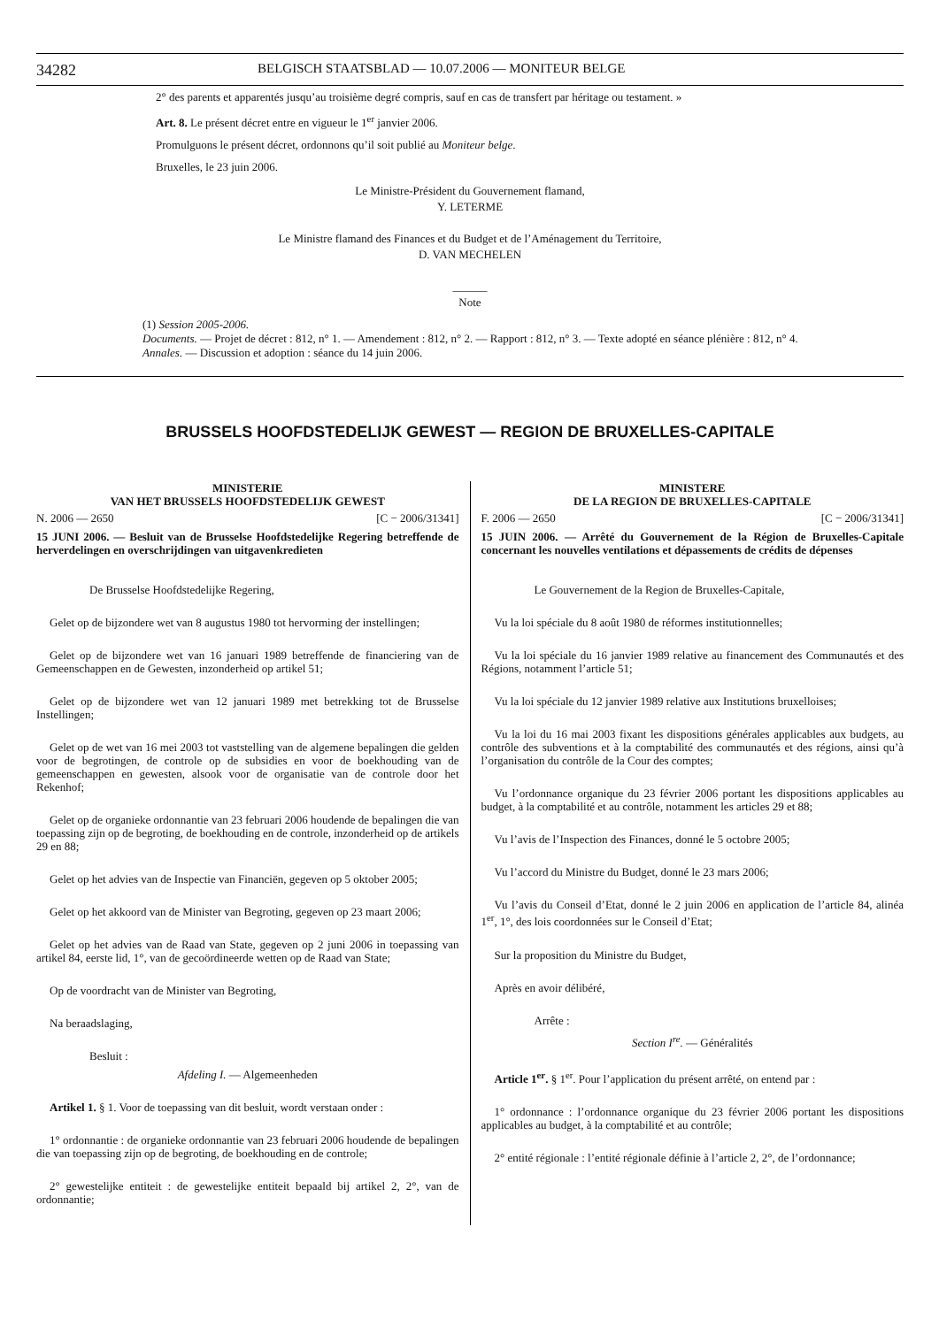34282 BELGISCH STAATSBLAD — 10.07.2006 — MONITEUR BELGE
2° des parents et apparentés jusqu’au troisième degré compris, sauf en cas de transfert par héritage ou testament. »
Art. 8. Le présent décret entre en vigueur le 1<sup>er</sup> janvier 2006.
Promulguons le présent décret, ordonnons qu’il soit publié au Moniteur belge.
Bruxelles, le 23 juin 2006.
Le Ministre-Président du Gouvernement flamand,
Y. LETERME
Le Ministre flamand des Finances et du Budget et de l’Aménagement du Territoire,
D. VAN MECHELEN
______
Note
(1) Session 2005-2006.
Documents. — Projet de décret : 812, n° 1. — Amendement : 812, n° 2. — Rapport : 812, n° 3. — Texte adopté en séance plénière : 812, n° 4.
Annales. — Discussion et adoption : séance du 14 juin 2006.
BRUSSELS HOOFDSTEDELIJK GEWEST — REGION DE BRUXELLES-CAPITALE
MINISTERIE
VAN HET BRUSSELS HOOFDSTEDELIJK GEWEST
N. 2006 — 2650 [C − 2006/31341]
15 JUNI 2006. — Besluit van de Brusselse Hoofdstedelijke Regering betreffende de herverdelingen en overschrijdingen van uitgavenkredieten
De Brusselse Hoofdstedelijke Regering,
Gelet op de bijzondere wet van 8 augustus 1980 tot hervorming der instellingen;
Gelet op de bijzondere wet van 16 januari 1989 betreffende de financiering van de Gemeenschappen en de Gewesten, inzonderheid op artikel 51;
Gelet op de bijzondere wet van 12 januari 1989 met betrekking tot de Brusselse Instellingen;
Gelet op de wet van 16 mei 2003 tot vaststelling van de algemene bepalingen die gelden voor de begrotingen, de controle op de subsidies en voor de boekhouding van de gemeenschappen en gewesten, alsook voor de organisatie van de controle door het Rekenhof;
Gelet op de organieke ordonnantie van 23 februari 2006 houdende de bepalingen die van toepassing zijn op de begroting, de boekhouding en de controle, inzonderheid op de artikels 29 en 88;
Gelet op het advies van de Inspectie van Financiën, gegeven op 5 oktober 2005;
Gelet op het akkoord van de Minister van Begroting, gegeven op 23 maart 2006;
Gelet op het advies van de Raad van State, gegeven op 2 juni 2006 in toepassing van artikel 84, eerste lid, 1°, van de gecoördineerde wetten op de Raad van State;
Op de voordracht van de Minister van Begroting,
Na beraadslaging,
Besluit :
Afdeling I. — Algemeenheden
Artikel 1. § 1. Voor de toepassing van dit besluit, wordt verstaan onder :
1° ordonnantie : de organieke ordonnantie van 23 februari 2006 houdende de bepalingen die van toepassing zijn op de begroting, de boekhouding en de controle;
2° gewestelijke entiteit : de gewestelijke entiteit bepaald bij artikel 2, 2°, van de ordonnantie;
MINISTERE
DE LA REGION DE BRUXELLES-CAPITALE
F. 2006 — 2650 [C − 2006/31341]
15 JUIN 2006. — Arrêté du Gouvernement de la Région de Bruxelles-Capitale concernant les nouvelles ventilations et dépassements de crédits de dépenses
Le Gouvernement de la Region de Bruxelles-Capitale,
Vu la loi spéciale du 8 août 1980 de réformes institutionnelles;
Vu la loi spéciale du 16 janvier 1989 relative au financement des Communautés et des Régions, notamment l’article 51;
Vu la loi spéciale du 12 janvier 1989 relative aux Institutions bruxelloises;
Vu la loi du 16 mai 2003 fixant les dispositions générales applicables aux budgets, au contrôle des subventions et à la comptabilité des communautés et des régions, ainsi qu’à l’organisation du contrôle de la Cour des comptes;
Vu l’ordonnance organique du 23 février 2006 portant les dispositions applicables au budget, à la comptabilité et au contrôle, notamment les articles 29 et 88;
Vu l’avis de l’Inspection des Finances, donné le 5 octobre 2005;
Vu l’accord du Ministre du Budget, donné le 23 mars 2006;
Vu l’avis du Conseil d’Etat, donné le 2 juin 2006 en application de l’article 84, alinéa 1<sup>er</sup>, 1°, des lois coordonnées sur le Conseil d’Etat;
Sur la proposition du Ministre du Budget,
Après en avoir délibéré,
Arrête :
Section I<sup>re</sup>. — Généralités
Article 1<sup>er</sup>. § 1<sup>er</sup>. Pour l’application du présent arrêté, on entend par :
1° ordonnance : l’ordonnance organique du 23 février 2006 portant les dispositions applicables au budget, à la comptabilité et au contrôle;
2° entité régionale : l’entité régionale définie à l’article 2, 2°, de l’ordonnance;